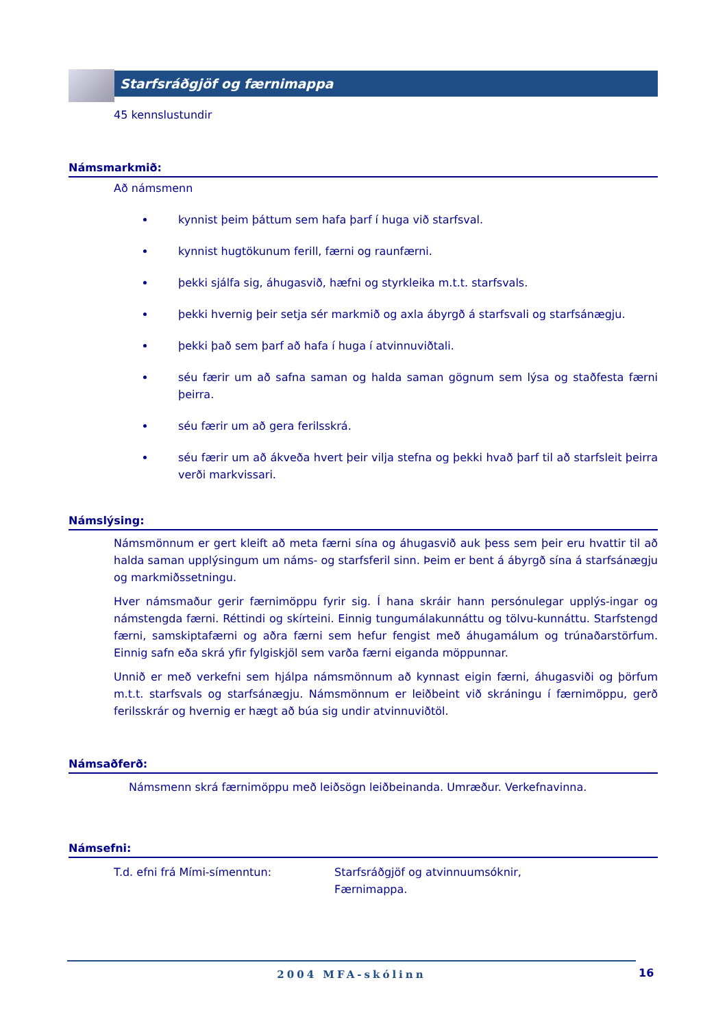Starfsráðgjöf og færnimappa
45 kennslustundir
Námsmarkmið:
Að námsmenn
kynnist þeim þáttum sem hafa þarf í huga við starfsval.
kynnist hugtökunum ferill, færni og raunfærni.
þekki sjálfa sig, áhugasvið, hæfni og styrkleika m.t.t. starfsvals.
þekki hvernig þeir setja sér markmið og axla ábyrgð á starfsvali og starfsánægju.
þekki það sem þarf að hafa í huga í atvinnuviðtali.
séu færir um að safna saman og halda saman gögnum sem lýsa og staðfesta færni þeirra.
séu færir um að gera ferilsskrá.
séu færir um að ákveða hvert þeir vilja stefna og þekki hvað þarf til að starfsleit þeirra verði markvissari.
Námslýsing:
Námsmönnum er gert kleift að meta færni sína og áhugasvið auk þess sem þeir eru hvattir til að halda saman upplýsingum um náms- og starfsferil sinn. Þeim er bent á ábyrgð sína á starfsánægju og markmiðssetningu.
Hver námsmaður gerir færnimöppu fyrir sig. Í hana skráir hann persónulegar upplýs-ingar og námstengda færni. Réttindi og skírteini. Einnig tungumálakunnáttu og tölvu-kunnáttu. Starfstengd færni, samskiptafærni og aðra færni sem hefur fengist með áhugamálum og trúnaðarstörfum. Einnig safn eða skrá yfir fylgiskjöl sem varða færni eiganda möppunnar.
Unnið er með verkefni sem hjálpa námsmönnum að kynnast eigin færni, áhugasviði og þörfum m.t.t. starfsvals og starfsánægju. Námsmönnum er leiðbeint við skráningu í færnimöppu, gerð ferilsskrár og hvernig er hægt að búa sig undir atvinnuviðtöl.
Námsaðferð:
Námsmenn skrá færnimöppu með leiðsögn leiðbeinanda. Umræður. Verkefnavinna.
Námsefni:
T.d. efni frá Mími-símenntun: Starfsráðgjöf og atvinnuumsóknir,
Færnimappa.
2004 MFA-skólinn
16